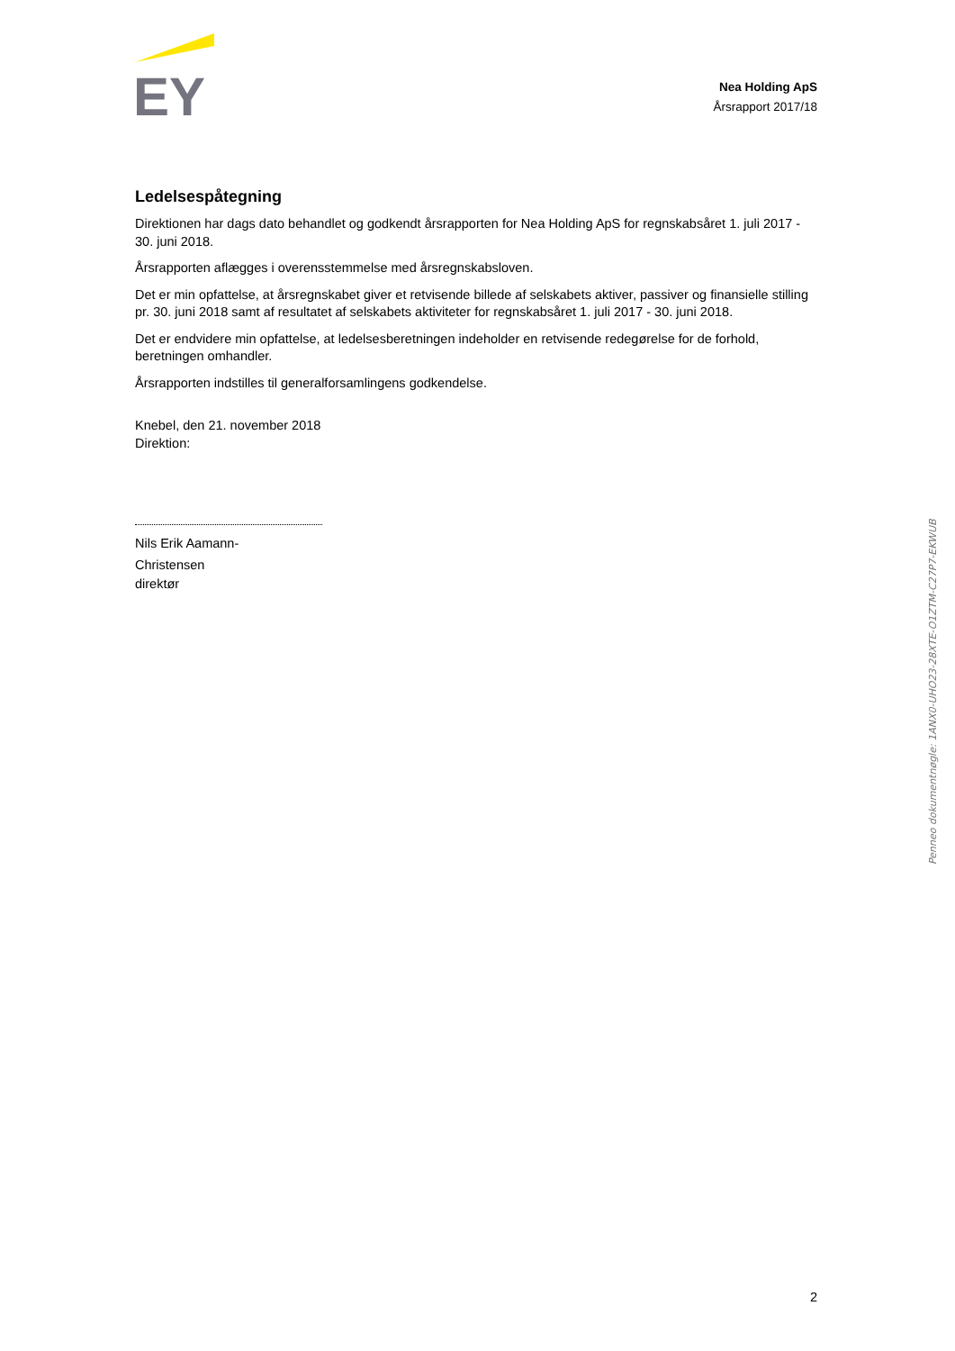EY
Nea Holding ApS
Årsrapport 2017/18
Ledelsespåtegning
Direktionen har dags dato behandlet og godkendt årsrapporten for Nea Holding ApS for regnskabsåret 1. juli 2017 - 30. juni 2018.
Årsrapporten aflægges i overensstemmelse med årsregnskabsloven.
Det er min opfattelse, at årsregnskabet giver et retvisende billede af selskabets aktiver, passiver og finansielle stilling pr. 30. juni 2018 samt af resultatet af selskabets aktiviteter for regnskabsåret 1. juli 2017 - 30. juni 2018.
Det er endvidere min opfattelse, at ledelsesberetningen indeholder en retvisende redegørelse for de forhold, beretningen omhandler.
Årsrapporten indstilles til generalforsamlingens godkendelse.
Knebel, den 21. november 2018
Direktion:
Nils Erik Aamann-
Christensen
direktør
2
Penneo dokumentnøgle: 1ANX0-UHO23-28XTE-O1ZTM-C27P7-EKWUB